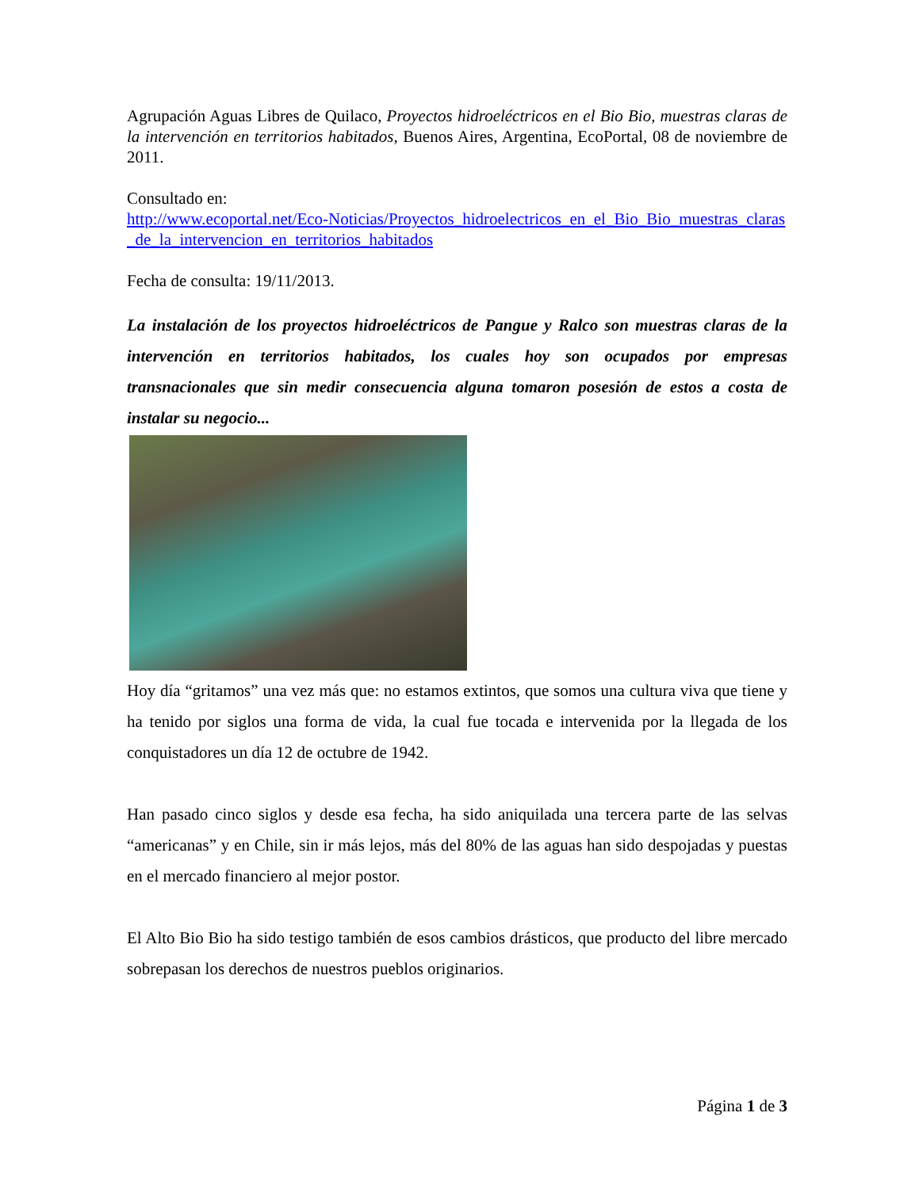Agrupación Aguas Libres de Quilaco, Proyectos hidroeléctricos en el Bio Bio, muestras claras de la intervención en territorios habitados, Buenos Aires, Argentina, EcoPortal, 08 de noviembre de 2011.
Consultado en:
http://www.ecoportal.net/Eco-Noticias/Proyectos_hidroelectricos_en_el_Bio_Bio_muestras_claras_de_la_intervencion_en_territorios_habitados
Fecha de consulta: 19/11/2013.
La instalación de los proyectos hidroeléctricos de Pangue y Ralco son muestras claras de la intervención en territorios habitados, los cuales hoy son ocupados por empresas transnacionales que sin medir consecuencia alguna tomaron posesión de estos a costa de instalar su negocio...
Hoy día “gritamos” una vez más que: no estamos extintos, que somos una cultura viva que tiene y ha tenido por siglos una forma de vida, la cual fue tocada e intervenida por la llegada de los conquistadores un día 12 de octubre de 1942.
Han pasado cinco siglos y desde esa fecha, ha sido aniquilada una tercera parte de las selvas “americanas” y en Chile, sin ir más lejos, más del 80% de las aguas han sido despojadas y puestas en el mercado financiero al mejor postor.
El Alto Bio Bio ha sido testigo también de esos cambios drásticos, que producto del libre mercado sobrepasan los derechos de nuestros pueblos originarios.
Página 1 de 3